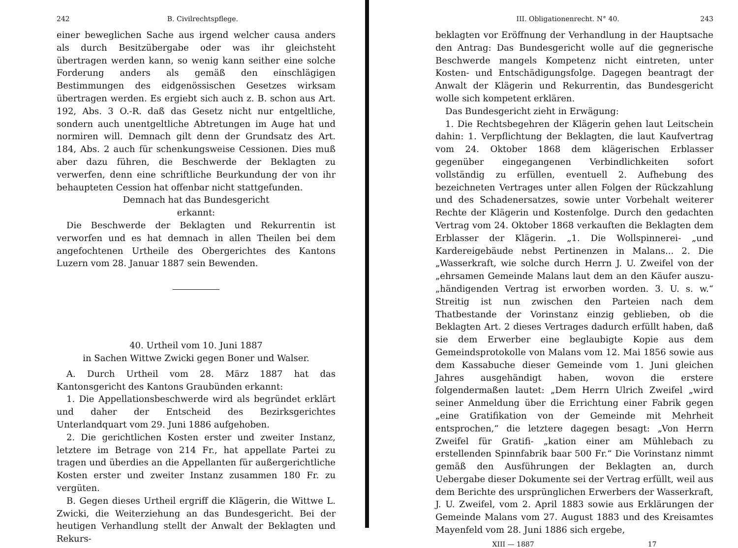242 B. Civilrechtspflege.
einer beweglichen Sache aus irgend welcher causa anders als durch Besitzübergabe oder was ihr gleichsteht übertragen werden kann, so wenig kann seither eine solche Forderung anders als gemäß den einschlägigen Bestimmungen des eidgenössischen Gesetzes wirksam übertragen werden. Es ergiebt sich auch z. B. schon aus Art. 192, Abs. 3 O.-R. daß das Gesetz nicht nur entgeltliche, sondern auch unentgeltliche Abtretungen im Auge hat und normiren will. Demnach gilt denn der Grundsatz des Art. 184, Abs. 2 auch für schenkungsweise Cessionen. Dies muß aber dazu führen, die Beschwerde der Beklagten zu verwerfen, denn eine schriftliche Beurkundung der von ihr behaupteten Cession hat offenbar nicht stattgefunden.
Demnach hat das Bundesgericht
erkannt:
Die Beschwerde der Beklagten und Rekurrentin ist verworfen und es hat demnach in allen Theilen bei dem angefochtenen Urtheile des Obergerichtes des Kantons Luzern vom 28. Januar 1887 sein Bewenden.
40. Urtheil vom 10. Juni 1887
in Sachen Wittwe Zwicki gegen Boner und Walser.
A. Durch Urtheil vom 28. März 1887 hat das Kantonsgericht des Kantons Graubünden erkannt:
1. Die Appellationsbeschwerde wird als begründet erklärt und daher der Entscheid des Bezirksgerichtes Unterlandquart vom 29. Juni 1886 aufgehoben.
2. Die gerichtlichen Kosten erster und zweiter Instanz, letztere im Betrage von 214 Fr., hat appellate Partei zu tragen und überdies an die Appellanten für außergerichtliche Kosten erster und zweiter Instanz zusammen 180 Fr. zu vergüten.
B. Gegen dieses Urtheil ergriff die Klägerin, die Wittwe L. Zwicki, die Weiterziehung an das Bundesgericht. Bei der heutigen Verhandlung stellt der Anwalt der Beklagten und Rekurs-
III. Obligationenrecht. N° 40. 243
beklagten vor Eröffnung der Verhandlung in der Hauptsache den Antrag: Das Bundesgericht wolle auf die gegnerische Beschwerde mangels Kompetenz nicht eintreten, unter Kosten- und Entschädigungsfolge. Dagegen beantragt der Anwalt der Klägerin und Rekurrentin, das Bundesgericht wolle sich kompetent erklären.
Das Bundesgericht zieht in Erwägung:
1. Die Rechtsbegehren der Klägerin gehen laut Leitschein dahin: 1. Verpflichtung der Beklagten, die laut Kaufvertrag vom 24. Oktober 1868 dem klägerischen Erblasser gegenüber eingegangenen Verbindlichkeiten sofort vollständig zu erfüllen, eventuell 2. Aufhebung des bezeichneten Vertrages unter allen Folgen der Rückzahlung und des Schadenersatzes, sowie unter Vorbehalt weiterer Rechte der Klägerin und Kostenfolge. Durch den gedachten Vertrag vom 24. Oktober 1868 verkauften die Beklagten dem Erblasser der Klägerin. „1. Die Wollspinnerei- „und Kardereigebäude nebst Pertinenzen in Malans... 2. Die „Wasserkraft, wie solche durch Herrn J. U. Zweifel von der „ehrsamen Gemeinde Malans laut dem an den Käufer auszu- „händigenden Vertrag ist erworben worden. 3. U. s. w.“ Streitig ist nun zwischen den Parteien nach dem Thatbestande der Vorinstanz einzig geblieben, ob die Beklagten Art. 2 dieses Vertrages dadurch erfüllt haben, daß sie dem Erwerber eine beglaubigte Kopie aus dem Gemeindsprotokolle von Malans vom 12. Mai 1856 sowie aus dem Kassabuche dieser Gemeinde vom 1. Juni gleichen Jahres ausgehändigt haben, wovon die erstere folgendermaßen lautet: „Dem Herrn Ulrich Zweifel „wird seiner Anmeldung über die Errichtung einer Fabrik gegen „eine Gratifikation von der Gemeinde mit Mehrheit entsprochen,“ die letztere dagegen besagt: „Von Herrn Zweifel für Gratifi- „kation einer am Mühlebach zu erstellenden Spinnfabrik baar 500 Fr.“ Die Vorinstanz nimmt gemäß den Ausführungen der Beklagten an, durch Uebergabe dieser Dokumente sei der Vertrag erfüllt, weil aus dem Berichte des ursprünglichen Erwerbers der Wasserkraft, J. U. Zweifel, vom 2. April 1883 sowie aus Erklärungen der Gemeinde Malans vom 27. August 1883 und des Kreisamtes Mayenfeld vom 28. Juni 1886 sich ergebe,
XIII — 1887 17